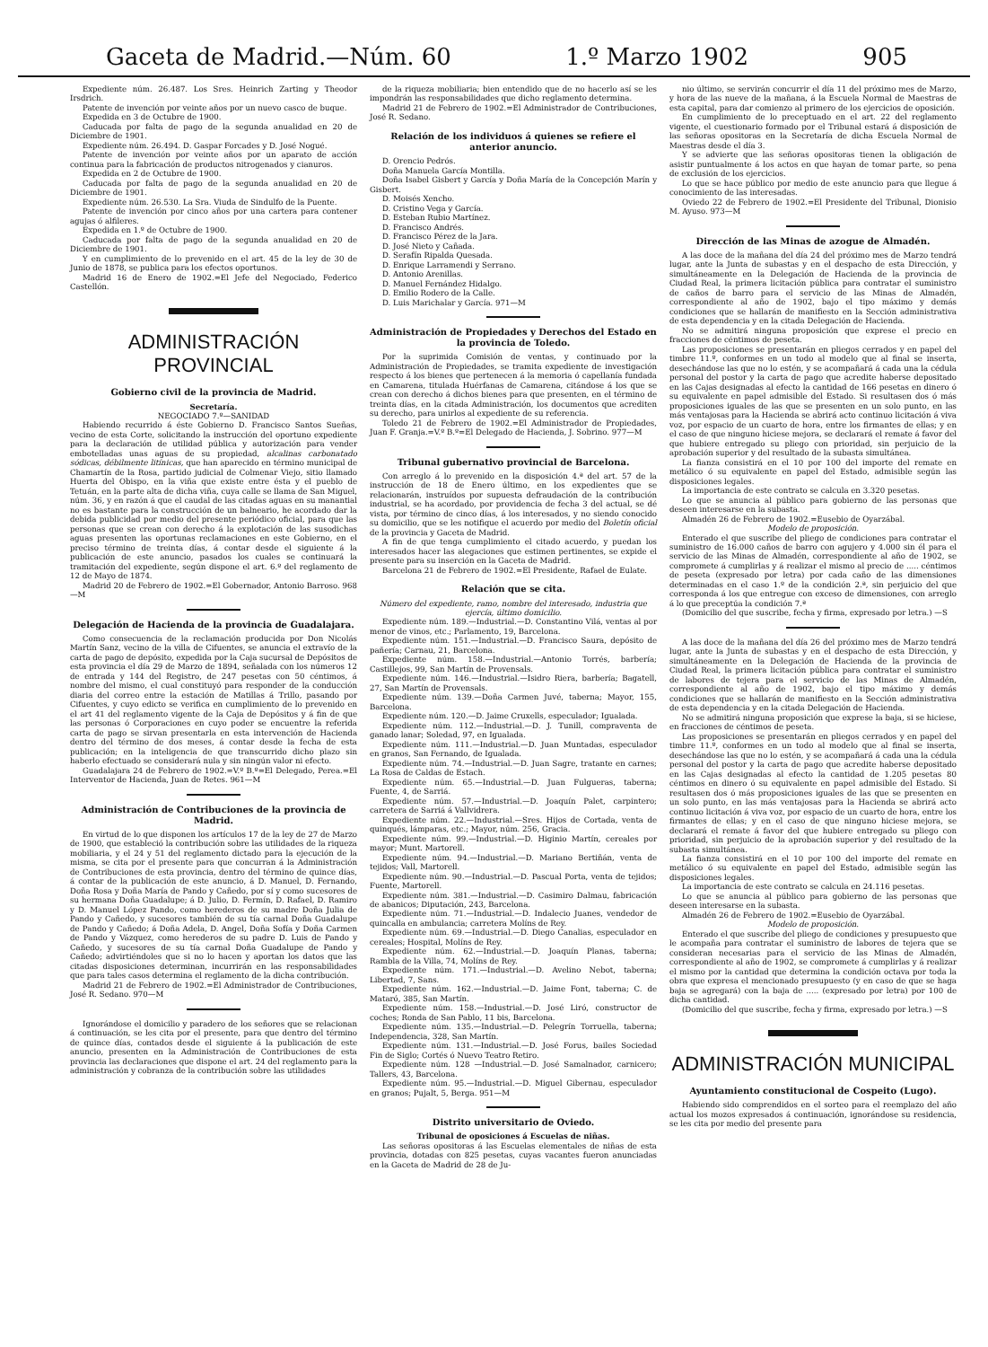Gaceta de Madrid.—Núm. 60 1.º Marzo 1902 905
Expediente núm. 26.487. Los Sres. Heinrich Zarting y Theodor Irsdrich.
Patente de invención por veinte años por un nuevo casco de buque.
Expedida en 3 de Octubre de 1900.
Caducada por falta de pago de la segunda anualidad en 20 de Diciembre de 1901.
Expediente núm. 26.494. D. Gaspar Forcades y D. José Nogué.
Patente de invención por veinte años por un aparato de acción continua para la fabricación de productos nitrogenados y cianuros.
Expedida en 2 de Octubre de 1900.
Caducada por falta de pago de la segunda anualidad en 20 de Diciembre de 1901.
Expediente núm. 26.530. La Sra. Viuda de Sindulfo de la Puente.
Patente de invención por cinco años por una cartera para contener agujas ó alfileres.
Expedida en 1.º de Octubre de 1900.
Caducada por falta de pago de la segunda anualidad en 20 de Diciembre de 1901.
Y en cumplimiento de lo prevenido en el art. 45 de la ley de 30 de Junio de 1878, se publica para los efectos oportunos.
Madrid 16 de Enero de 1902.=El Jefe del Negociado, Federico Castellón.
ADMINISTRACIÓN PROVINCIAL
Gobierno civil de la provincia de Madrid.
Secretaría.
NEGOCIADO 7.º—SANIDAD
Habiendo recurrido á éste Gobierno D. Francisco Santos Sueñas, vecino de esta Corte, solicitando la instrucción del oportuno expediente para la declaración de utilidad pública y autorización para vender embotelladas unas aguas de su propiedad, alcalinas carbonatado sódicas, débilmente litínicas, que han aparecido en término municipal de Chamartín de la Rosa, partido judicial de Colmenar Viejo, sitio llamado Huerta del Obispo, en la viña que existe entre ésta y el pueblo de Tetuán, en la parte alta de dicha viña, cuya calle se llama de San Miguel, núm. 36, y en razón á que el caudal de las citadas aguas en su manantial no es bastante para la construcción de un balneario, he acordado dar la debida publicidad por medio del presente periódico oficial, para que las personas que se crean con derecho á la explotación de las susodichas aguas presenten las oportunas reclamaciones en este Gobierno, en el preciso término de treinta días, á contar desde el siguiente á la publicación de este anuncio, pasados los cuales se continuará la tramitación del expediente, según dispone el art. 6.º del reglamento de 12 de Mayo de 1874.
Madrid 20 de Febrero de 1902.=El Gobernador, Antonio Barroso. 968—M
Delegación de Hacienda de la provincia de Guadalajara.
Como consecuencia de la reclamación producida por Don Nicolás Martín Sanz, vecino de la villa de Cifuentes, se anuncia el extravío de la carta de pago de depósito, expedida por la Caja sucursal de Depósitos de esta provincia el día 29 de Marzo de 1894, señalada con los números 12 de entrada y 144 del Registro, de 247 pesetas con 50 céntimos, á nombre del mismo, el cual constituyó para responder de la conducción diaria del correo entre la estación de Matillas á Trillo, pasando por Cifuentes, y cuyo edicto se verifica en cumplimiento de lo prevenido en el art 41 del reglamento vigente de la Caja de Depósitos y á fin de que las personas ó Corporaciones en cuyo poder se encuentre la referida carta de pago se sirvan presentarla en esta intervención de Hacienda dentro del término de dos meses, á contar desde la fecha de esta publicación; en la inteligencia de que transcurrido dicho plazo sin haberlo efectuado se considerará nula y sin ningún valor ni efecto.
Guadalajara 24 de Febrero de 1902.=V.º B.º=El Delegado, Perea.=El Interventor de Hacienda, Juan de Retes. 961—M
Administración de Contribuciones de la provincia de Madrid.
En virtud de lo que disponen los artículos 17 de la ley de 27 de Marzo de 1900, que estableció la contribución sobre las utilidades de la riqueza mobiliaria, y el 24 y 51 del reglamento dictado para la ejecución de la misma, se cita por el presente para que concurran á la Administración de Contribuciones de esta provincia, dentro del término de quince días, á contar de la publicación de este anuncio, á D. Manuel, D. Fernando, Doña Rosa y Doña María de Pando y Cañedo, por sí y como sucesores de su hermana Doña Guadalupe; á D. Julio, D. Fermín, D. Rafael, D. Ramiro y D. Manuel López Pando, como herederos de su madre Doña Julia de Pando y Cañedo, y sucesores también de su tía carnal Doña Guadalupe de Pando y Cañedo; á Doña Adela, D. Angel, Doña Sofía y Doña Carmen de Pando y Vázquez, como herederos de su padre D. Luis de Pando y Cañedo, y sucesores de su tía carnal Doña Guadalupe de Pando y Cañedo; advirtiéndoles que si no lo hacen y aportan los datos que las citadas disposiciones determinan, incurrirán en las responsabilidades que para tales casos determina el reglamento de la dicha contribución.
Madrid 21 de Febrero de 1902.=El Administrador de Contribuciones, José R. Sedano. 970—M
Ignorándose el domicilio y paradero de los señores que se relacionan á continuación, se les cita por el presente, para que dentro del término de quince días, contados desde el siguiente á la publicación de este anuncio, presenten en la Administración de Contribuciones de esta provincia las declaraciones que dispone el art. 24 del reglamento para la administración y cobranza de la contribución sobre las utilidades
de la riqueza mobiliaria; bien entendido que de no hacerlo así se les impondrán las responsabilidades que dicho reglamento determina.
Madrid 21 de Febrero de 1902.=El Administrador de Contribuciones, José R. Sedano.
Relación de los individuos á quienes se refiere el anterior anuncio.
D. Orencio Pedrós.
Doña Manuela García Montilla.
Doña Isabel Gisbert y García y Doña María de la Concepción Marín y Gisbert.
D. Moisés Xencho.
D. Cristino Vega y García.
D. Esteban Rubio Martínez.
D. Francisco Andrés.
D. Francisco Pérez de la Jara.
D. José Nieto y Cañada.
D. Serafín Ripalda Quesada.
D. Enrique Larramendi y Serrano.
D. Antonio Arenillas.
D. Manuel Fernández Hidalgo.
D. Emilio Rodero de la Calle.
D. Luis Marichalar y García. 971—M
Administración de Propiedades y Derechos del Estado en la provincia de Toledo.
Por la suprimida Comisión de ventas, y continuado por la Administración de Propiedades, se tramita expediente de investigación respecto á los bienes que pertenecen á la memoria ó capellanía fundada en Camarena, titulada Huérfanas de Camarena, citándose á los que se crean con derecho á dichos bienes para que presenten, en el término de treinta días, en la citada Administración, los documentos que acrediten su derecho, para unirlos al expediente de su referencia.
Toledo 21 de Febrero de 1902.=El Administrador de Propiedades, Juan F. Granja.=V.º B.º=El Delegado de Hacienda, J. Sobrino. 977—M
Tribunal gubernativo provincial de Barcelona.
Con arreglo á lo prevenido en la disposición 4.ª del art. 57 de la instrucción de 18 de Enero último, en los expedientes que se relacionarán, instruídos por supuesta defraudación de la contribución industrial, se ha acordado, por providencia de fecha 3 del actual, se dé vista, por término de cinco días, á los interesados, y no siendo conocido su domicilio, que se les notifique el acuerdo por medio del Boletín oficial de la provincia y Gaceta de Madrid.
A fin de que tenga cumplimiento el citado acuerdo, y puedan los interesados hacer las alegaciones que estimen pertinentes, se expide el presente para su inserción en la Gaceta de Madrid.
Barcelona 21 de Febrero de 1902.=El Presidente, Rafael de Eulate.
Relación que se cita.
Número del expediente, ramo, nombre del interesado, industria que ejercía, último domicilio.
Expediente núm. 189.—Industrial.—D. Constantino Vilá, ventas al por menor de vinos, etc.; Parlamento, 19, Barcelona.
Expediente núm. 151.—Industrial.—D. Francisco Saura, depósito de pañería; Carnau, 21, Barcelona.
Expediente núm. 158.—Industrial.—Antonio Torrés, barbería; Castillejos, 99, San Martín de Provensals.
Expediente núm. 146.—Industrial.—Isidro Riera, barbería; Bagatell, 27, San Martín de Provensals.
Expediente núm. 139.—Doña Carmen Juvé, taberna; Mayor, 155, Barcelona.
Expediente núm. 120.—D. Jaime Cruxells, especulador; Igualada.
Expediente núm. 112.—Industrial.—D. J. Tunill, compraventa de ganado lanar; Soledad, 97, en Igualada.
Expediente núm. 111.—Industrial.—D. Juan Muntadas, especulador en granos, San Fernando, de Igualada.
Expediente núm. 74.—Industrial.—D. Juan Sagre, tratante en carnes; La Rosa de Caldas de Estach.
Expediente núm. 65.—Industrial.—D. Juan Fulgueras, taberna; Fuente, 4, de Sarriá.
Expediente núm. 57.—Industrial.—D. Joaquín Palet, carpintero; carretera de Sarriá á Vallvidrera.
Expediente núm. 22.—Industrial.—Sres. Hijos de Cortada, venta de quinqués, lámparas, etc.; Mayor, núm. 256, Gracia.
Expediente núm. 99.—Industrial.—D. Higinio Martín, cereales por mayor; Munt. Martorell.
Expediente núm. 94.—Industrial.—D. Mariano Bertiñán, venta de tejidos; Vall, Martorell.
Expediente núm. 90.—Industrial.—D. Pascual Porta, venta de tejidos; Fuente, Martorell.
Expediente núm. 381.—Industrial.—D. Casimiro Dalmau, fabricación de abanicos; Diputación, 243, Barcelona.
Expediente núm. 71.—Industrial.—D. Indalecio Juanes, vendedor de quincalla en ambulancia; carretera Molíns de Rey.
Expediente núm. 69.—Industrial.—D. Diego Canalias, especulador en cereales; Hospital, Molíns de Rey.
Expediente núm. 62.—Industrial.—D. Joaquín Planas, taberna; Rambla de la Villa, 74, Molíns de Rey.
Expediente núm. 171.—Industrial.—D. Avelino Nebot, taberna; Libertad, 7, Sans.
Expediente núm. 162.—Industrial.—D. Jaime Font, taberna; C. de Mataró, 385, San Martín.
Expediente núm. 158.—Industrial.—D. José Liró, constructor de coches; Ronda de San Pablo, 11 bis, Barcelona.
Expediente núm. 135.—Industrial.—D. Pelegrín Torruella, taberna; Independencia, 328, San Martín.
Expediente núm. 131.—Industrial.—D. José Forus, bailes Sociedad Fin de Siglo; Cortés ó Nuevo Teatro Retiro.
Expediente núm. 128 —Industrial.—D. José Samalnador, carnicero; Tallers, 43, Barcelona.
Expediente núm. 95.—Industrial.—D. Miguel Gibernau, especulador en granos; Pujalt, 5, Berga. 951—M
Distrito universitario de Oviedo.
Tribunal de oposiciones á Escuelas de niñas.
Las señoras opositoras á las Escuelas elementales de niñas de esta provincia, dotadas con 825 pesetas, cuyas vacantes fueron anunciadas en la Gaceta de Madrid de 28 de Ju-
nio último, se servirán concurrir el día 11 del próximo mes de Marzo, y hora de las nueve de la mañana, á la Escuela Normal de Maestras de esta capital, para dar comienzo al primero de los ejercicios de oposición.
En cumplimiento de lo preceptuado en el art. 22 del reglamento vigente, el cuestionario formado por el Tribunal estará á disposición de las señoras opositoras en la Secretaría de dicha Escuela Normal de Maestras desde el día 3.
Y se advierte que las señoras opositoras tienen la obligación de asistir puntualmente á los actos en que hayan de tomar parte, so pena de exclusión de los ejercicios.
Lo que se hace público por medio de este anuncio para que llegue á conocimiento de las interesadas.
Oviedo 22 de Febrero de 1902.=El Presidente del Tribunal, Dionisio M. Ayuso. 973—M
Dirección de las Minas de azogue de Almadén.
A las doce de la mañana del día 24 del próximo mes de Marzo tendrá lugar, ante la Junta de subastas y en el despacho de esta Dirección, y simultáneamente en la Delegación de Hacienda de la provincia de Ciudad Real, la primera licitación pública para contratar el suministro de caños de barro para el servicio de las Minas de Almadén, correspondiente al año de 1902, bajo el tipo máximo y demás condiciones que se hallarán de manifiesto en la Sección administrativa de esta dependencia y en la citada Delegación de Hacienda.
No se admitirá ninguna proposición que exprese el precio en fracciones de céntimos de peseta.
Las proposiciones se presentarán en pliegos cerrados y en papel del timbre 11.º, conformes en un todo al modelo que al final se inserta, desechándose las que no lo estén, y se acompañará á cada una la cédula personal del postor y la carta de pago que acredite haberse depositado en las Cajas designadas al efecto la cantidad de 166 pesetas en dinero ó su equivalente en papel admisible del Estado. Si resultasen dos ó más proposiciones iguales de las que se presenten en un solo punto, en las más ventajosas para la Hacienda se abrirá acto continuo licitación á viva voz, por espacio de un cuarto de hora, entre los firmantes de ellas; y en el caso de que ninguno hiciese mejora, se declarará el remate á favor del que hubiere entregado su pliego con prioridad, sin perjuicio de la aprobación superior y del resultado de la subasta simultánea.
La fianza consistirá en el 10 por 100 del importe del remate en metálico ó su equivalente en papel del Estado, admisible según las disposiciones legales.
La importancia de este contrato se calcula en 3.320 pesetas.
Lo que se anuncia al público para gobierno de las personas que deseen interesarse en la subasta.
Almadén 26 de Febrero de 1902.=Eusebio de Oyarzábal.
Modelo de proposición.
Enterado el que suscribe del pliego de condiciones para contratar el suministro de 16.000 caños de barro con agujero y 4.000 sin él para el servicio de las Minas de Almadén, correspondiente al año de 1902, se compromete á cumplirlas y á realizar el mismo al precio de ..... céntimos de peseta (expresado por letra) por cada caño de las dimensiones determinadas en el caso 1.º de la condición 2.ª, sin perjuicio del que corresponda á los que entregue con exceso de dimensiones, con arreglo á lo que preceptúa la condición 7.ª
(Domicilio del que suscribe, fecha y firma, expresado por letra.) —S
A las doce de la mañana del día 26 del próximo mes de Marzo tendrá lugar, ante la Junta de subastas y en el despacho de esta Dirección, y simultáneamente en la Delegación de Hacienda de la provincia de Ciudad Real, la primera licitación pública para contratar el suministro de labores de tejera para el servicio de las Minas de Almadén, correspondiente al año de 1902, bajo el tipo máximo y demás condiciones que se hallarán de manifiesto en la Sección administrativa de esta dependencia y en la citada Delegación de Hacienda.
No se admitirá ninguna proposición que exprese la baja, si se hiciese, en fracciones de céntimos de peseta.
Las proposiciones se presentarán en pliegos cerrados y en papel del timbre 11.º, conformes en un todo al modelo que al final se inserta, desechándose las que no lo estén, y se acompañará á cada una la cédula personal del postor y la carta de pago que acredite haberse depositado en las Cajas designadas al efecto la cantidad de 1.205 pesetas 80 céntimos en dinero ó su equivalente en papel admisible del Estado. Si resultasen dos ó más proposiciones iguales de las que se presenten en un solo punto, en las más ventajosas para la Hacienda se abrirá acto continuo licitación á viva voz, por espacio de un cuarto de hora, entre los firmantes de ellas; y en el caso de que ninguno hiciese mejora, se declarará el remate á favor del que hubiere entregado su pliego con prioridad, sin perjuicio de la aprobación superior y del resultado de la subasta simultánea.
La fianza consistirá en el 10 por 100 del importe del remate en metálico ó su equivalente en papel del Estado, admisible según las disposiciones legales.
La importancia de este contrato se calcula en 24.116 pesetas.
Lo que se anuncia al público para gobierno de las personas que deseen interesarse en la subasta.
Almadén 26 de Febrero de 1902.=Eusebio de Oyarzábal.
Modelo de proposición.
Enterado el que suscribe del pliego de condiciones y presupuesto que le acompaña para contratar el suministro de labores de tejera que se consideran necesarias para el servicio de las Minas de Almadén, correspondiente al año de 1902, se compromete á cumplirlas y á realizar el mismo por la cantidad que determina la condición octava por toda la obra que expresa el mencionado presupuesto (y en caso de que se haga baja se agregará) con la baja de ..... (expresado por letra) por 100 de dicha cantidad.
(Domicilio del que suscribe, fecha y firma, expresado por letra.) —S
ADMINISTRACIÓN MUNICIPAL
Ayuntamiento constitucional de Cospeito (Lugo).
Habiendo sido comprendidos en el sorteo para el reemplazo del año actual los mozos expresados á continuación, ignorándose su residencia, se les cita por medio del presente para